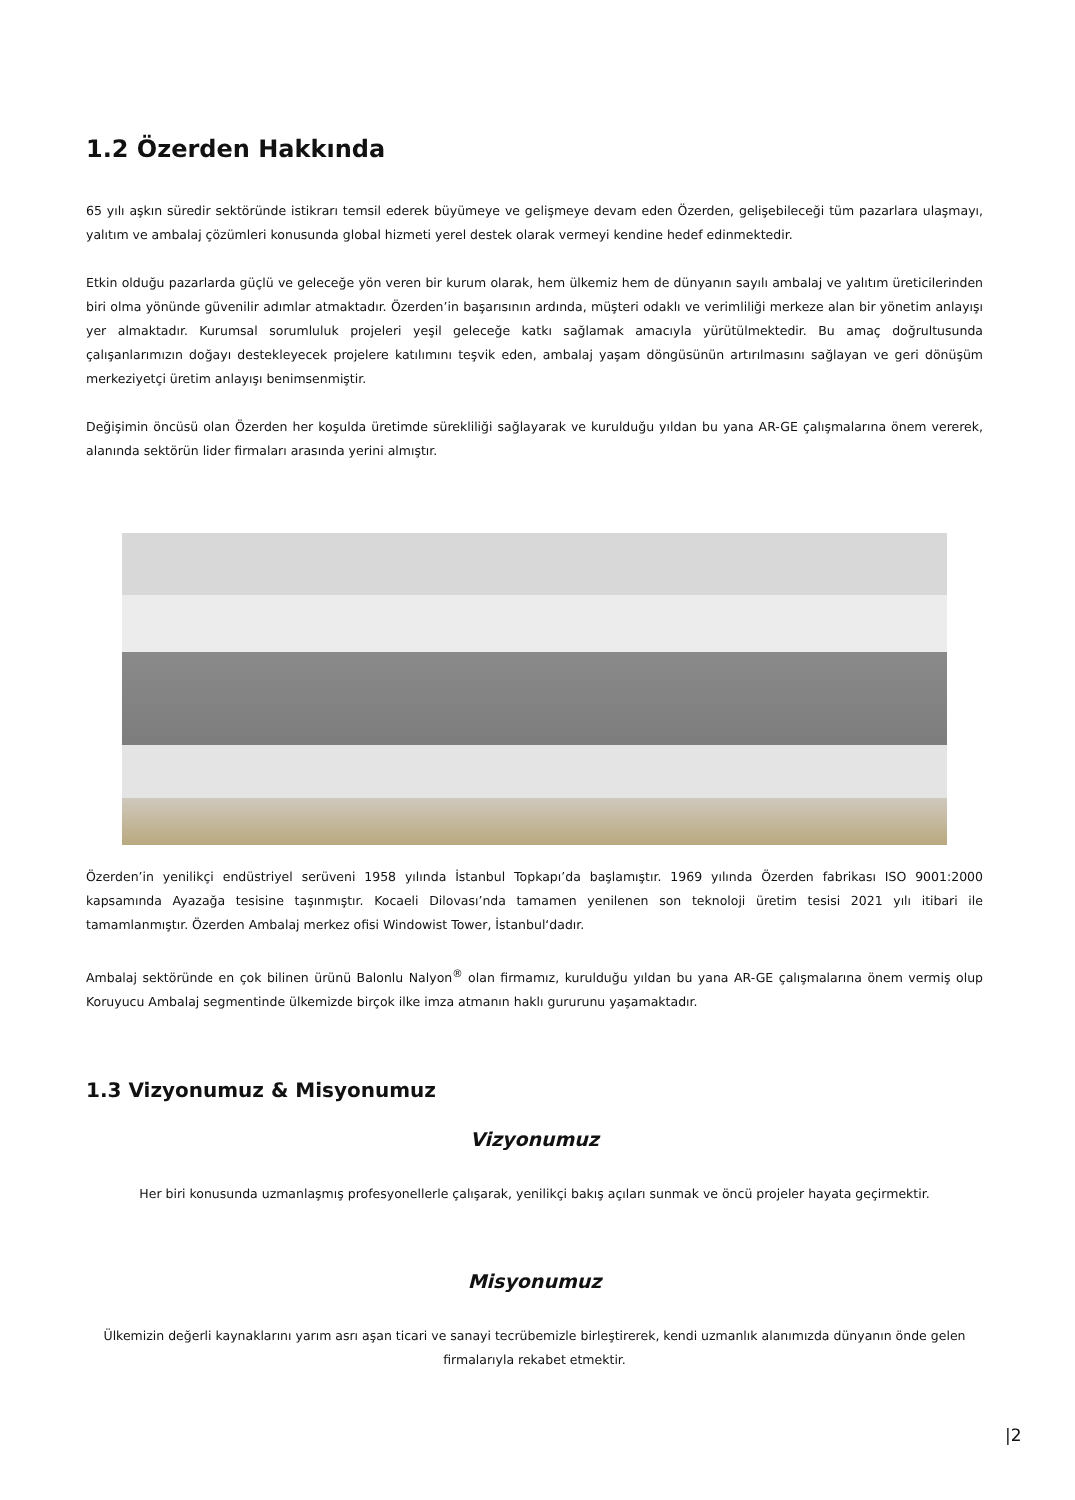1.2 Özerden Hakkında
65 yılı aşkın süredir sektöründe istikrarı temsil ederek büyümeye ve gelişmeye devam eden Özerden, gelişebileceği tüm pazarlara ulaşmayı, yalıtım ve ambalaj çözümleri konusunda global hizmeti yerel destek olarak vermeyi kendine hedef edinmektedir.
Etkin olduğu pazarlarda güçlü ve geleceğe yön veren bir kurum olarak, hem ülkemiz hem de dünyanın sayılı ambalaj ve yalıtım üreticilerinden biri olma yönünde güvenilir adımlar atmaktadır. Özerden’in başarısının ardında, müşteri odaklı ve verimliliği merkeze alan bir yönetim anlayışı yer almaktadır. Kurumsal sorumluluk projeleri yeşil geleceğe katkı sağlamak amacıyla yürütülmektedir. Bu amaç doğrultusunda çalışanlarımızın doğayı destekleyecek projelere katılımını teşvik eden, ambalaj yaşam döngüsünün artırılmasını sağlayan ve geri dönüşüm merkeziyetçi üretim anlayışı benimsenmiştir.
Değişimin öncüsü olan Özerden her koşulda üretimde sürekliliği sağlayarak ve kurulduğu yıldan bu yana AR-GE çalışmalarına önem vererek, alanında sektörün lider firmaları arasında yerini almıştır.
Özerden’in yenilikçi endüstriyel serüveni 1958 yılında İstanbul Topkapı’da başlamıştır. 1969 yılında Özerden fabrikası ISO 9001:2000 kapsamında Ayazağa tesisine taşınmıştır. Kocaeli Dilovası’nda tamamen yenilenen son teknoloji üretim tesisi 2021 yılı itibari ile tamamlanmıştır. Özerden Ambalaj merkez ofisi Windowist Tower, İstanbul‘dadır.
Ambalaj sektöründe en çok bilinen ürünü Balonlu Nalyon<sup>®</sup> olan firmamız, kurulduğu yıldan bu yana AR-GE çalışmalarına önem vermiş olup Koruyucu Ambalaj segmentinde ülkemizde birçok ilke imza atmanın haklı gururunu yaşamaktadır.
1.3 Vizyonumuz & Misyonumuz
Vizyonumuz
Her biri konusunda uzmanlaşmış profesyonellerle çalışarak, yenilikçi bakış açıları sunmak ve öncü projeler hayata geçirmektir.
Misyonumuz
Ülkemizin değerli kaynaklarını yarım asrı aşan ticari ve sanayi tecrübemizle birleştirerek, kendi uzmanlık alanımızda dünyanın önde gelen firmalarıyla rekabet etmektir.
|2